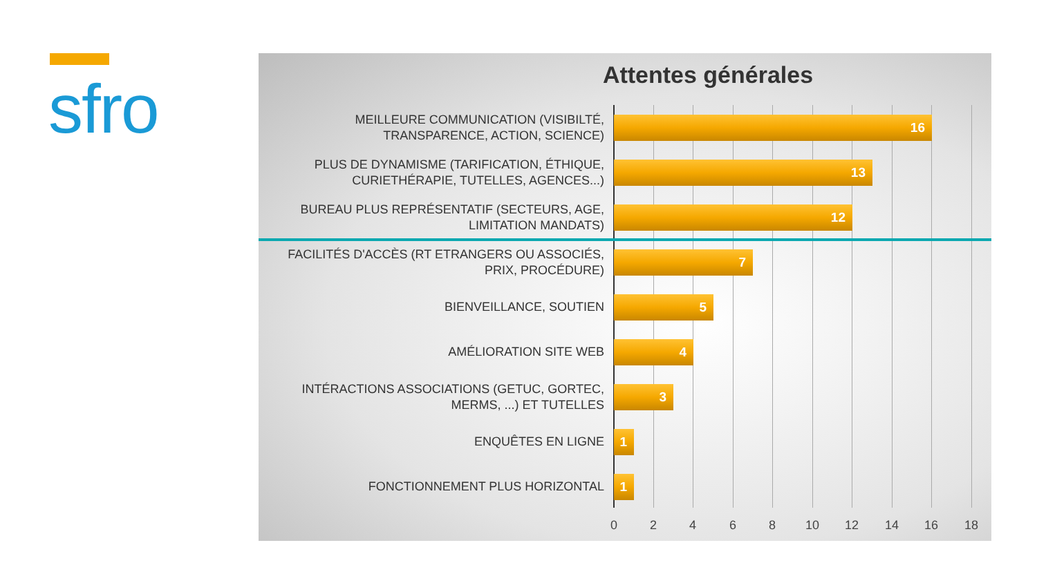sfro
Attentes générales
MEILLEURE COMMUNICATION (VISIBILTÉ, TRANSPARENCE, ACTION, SCIENCE)
16
PLUS DE DYNAMISME (TARIFICATION, ÉTHIQUE, CURIETHÉRAPIE, TUTELLES, AGENCES...)
13
BUREAU PLUS REPRÉSENTATIF (SECTEURS, AGE, LIMITATION MANDATS)
12
FACILITÉS D'ACCÈS (RT ETRANGERS OU ASSOCIÉS, PRIX, PROCÉDURE)
7
BIENVEILLANCE, SOUTIEN
5
AMÉLIORATION SITE WEB
4
INTÉRACTIONS ASSOCIATIONS (GETUC, GORTEC, MERMS, ...) ET TUTELLES
3
ENQUÊTES EN LIGNE
1
FONCTIONNEMENT PLUS HORIZONTAL
1
0 2 4 6 8 10 12 14 16 18